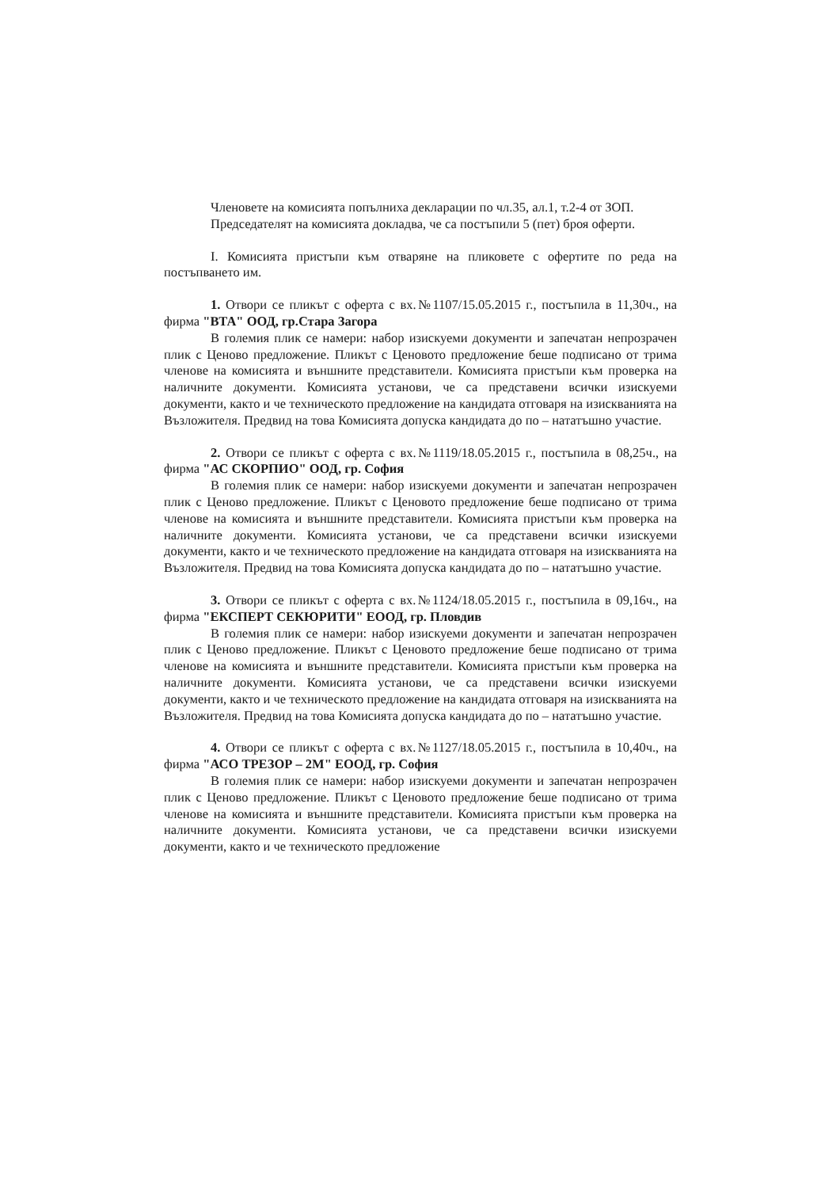Членовете на комисията попълниха декларации по чл.35, ал.1, т.2-4 от ЗОП.
Председателят на комисията докладва, че са постъпили 5 (пет) броя оферти.
I. Комисията пристъпи към отваряне на пликовете с офертите по реда на постъпването им.
1. Отвори се пликът с оферта с вх.№1107/15.05.2015 г., постъпила в 11,30ч., на фирма "ВТА" ООД, гр.Стара Загора
В големия плик се намери: набор изискуеми документи и запечатан непрозрачен плик с Ценово предложение. Пликът с Ценовото предложение беше подписано от трима членове на комисията и външните представители. Комисията пристъпи към проверка на наличните документи. Комисията установи, че са представени всички изискуеми документи, както и че техническото предложение на кандидата отговаря на изискванията на Възложителя. Предвид на това Комисията допуска кандидата до по – нататъшно участие.
2. Отвори се пликът с оферта с вх.№1119/18.05.2015 г., постъпила в 08,25ч., на фирма "АС СКОРПИО" ООД, гр. София
В големия плик се намери: набор изискуеми документи и запечатан непрозрачен плик с Ценово предложение. Пликът с Ценовото предложение беше подписано от трима членове на комисията и външните представители. Комисията пристъпи към проверка на наличните документи. Комисията установи, че са представени всички изискуеми документи, както и че техническото предложение на кандидата отговаря на изискванията на Възложителя. Предвид на това Комисията допуска кандидата до по – нататъшно участие.
3. Отвори се пликът с оферта с вх.№1124/18.05.2015 г., постъпила в 09,16ч., на фирма "ЕКСПЕРТ СЕКЮРИТИ" ЕООД, гр. Пловдив
В големия плик се намери: набор изискуеми документи и запечатан непрозрачен плик с Ценово предложение. Пликът с Ценовото предложение беше подписано от трима членове на комисията и външните представители. Комисията пристъпи към проверка на наличните документи. Комисията установи, че са представени всички изискуеми документи, както и че техническото предложение на кандидата отговаря на изискванията на Възложителя. Предвид на това Комисията допуска кандидата до по – нататъшно участие.
4. Отвори се пликът с оферта с вх.№1127/18.05.2015 г., постъпила в 10,40ч., на фирма "АСО ТРЕЗОР – 2М" ЕООД, гр. София
В големия плик се намери: набор изискуеми документи и запечатан непрозрачен плик с Ценово предложение. Пликът с Ценовото предложение беше подписано от трима членове на комисията и външните представители. Комисията пристъпи към проверка на наличните документи. Комисията установи, че са представени всички изискуеми документи, както и че техническото предложение